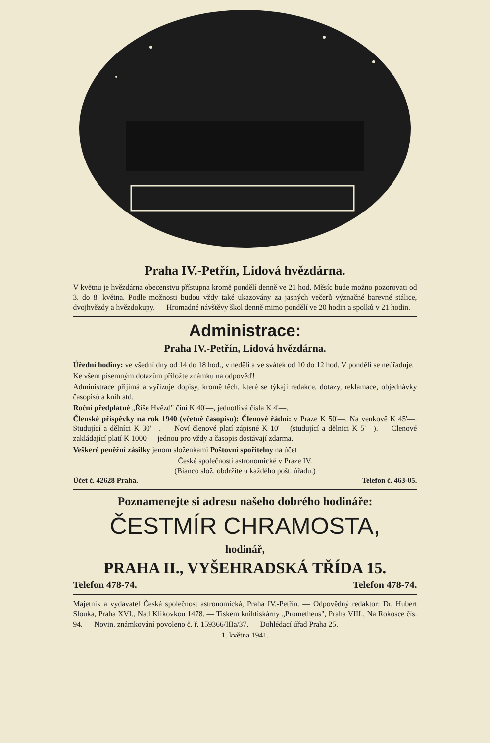Praha IV.-Petřín, Lidová hvězdárna.
V květnu je hvězdárna obecenstvu přístupna kromě pondělí denně ve 21 hod. Měsíc bude možno pozorovati od 3. do 8. května. Podle možnosti budou vždy také ukazovány za jasných večerů význačné barevné stálice, dvojhvězdy a hvězdokupy. — Hromadné návštěvy škol denně mimo pondělí ve 20 hodin a spolků v 21 hodin.
Administrace:
Praha IV.-Petřín, Lidová hvězdárna.
Úřední hodiny: ve všední dny od 14 do 18 hod., v neděli a ve svátek od 10 do 12 hod. V pondělí se neúřaduje.
Ke všem písemným dotazům přiložte známku na odpověď!
Administrace přijímá a vyřizuje dopisy, kromě těch, které se týkají redakce, dotazy, reklamace, objednávky časopisů a knih atd.
Roční předplatné „Říše Hvězd" činí K 40'—, jednotlivá čísla K 4'—.
Členské příspěvky na rok 1940 (včetně časopisu): Členové řádní: v Praze K 50'—. Na venkově K 45'—. Studující a dělníci K 30'—. — Noví členové platí zápisné K 10'— (studující a dělníci K 5'—). — Členové zakládající platí K 1000'— jednou pro vždy a časopis dostávají zdarma.
Veškeré peněžní zásilky jenom složenkami Poštovní spořitelny na účet
České společnosti astronomické v Praze IV.
(Bianco slož. obdržíte u každého pošt. úřadu.)
Účet č. 42628 Praha. Telefon č. 463-05.
Poznamenejte si adresu našeho dobrého hodináře:
ČESTMÍR CHRAMOSTA,
hodinář,
PRAHA II., VYŠEHRADSKÁ TŘÍDA 15.
Telefon 478-74. Telefon 478-74.
Majetník a vydavatel Česká společnost astronomická, Praha IV.-Petřín. — Odpovědný redaktor: Dr. Hubert Slouka, Praha XVI., Nad Klikovkou 1478. — Tiskem knihtiskárny „Prometheus", Praha VIII., Na Rokosce čís. 94. — Novin. známkování povoleno č. ř. 159366/IIIa/37. — Dohlédací úřad Praha 25.
1. května 1941.